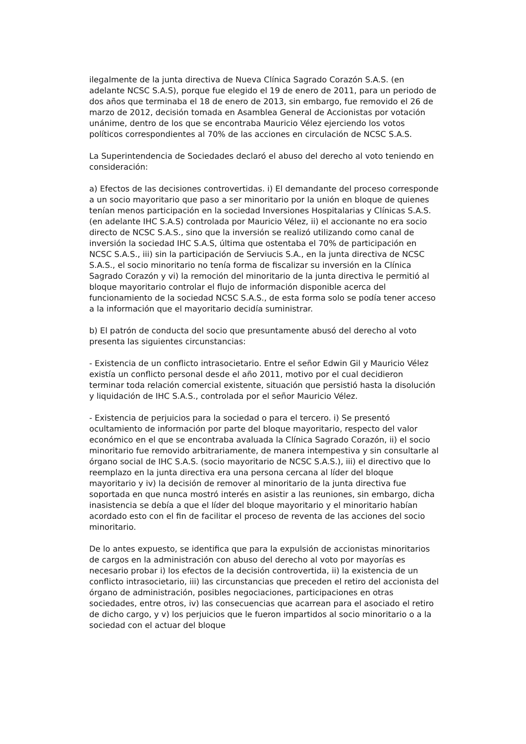ilegalmente de la junta directiva de Nueva Clínica Sagrado Corazón S.A.S. (en adelante NCSC S.A.S), porque fue elegido el 19 de enero de 2011, para un periodo de dos años que terminaba el 18 de enero de 2013, sin embargo, fue removido el 26 de marzo de 2012, decisión tomada en Asamblea General de Accionistas por votación unánime, dentro de los que se encontraba Mauricio Vélez ejerciendo los votos políticos correspondientes al 70% de las acciones en circulación de NCSC S.A.S.
La Superintendencia de Sociedades declaró el abuso del derecho al voto teniendo en consideración:
a) Efectos de las decisiones controvertidas. i) El demandante del proceso corresponde a un socio mayoritario que paso a ser minoritario por la unión en bloque de quienes tenían menos participación en la sociedad Inversiones Hospitalarias y Clínicas S.A.S. (en adelante IHC S.A.S) controlada por Mauricio Vélez, ii) el accionante no era socio directo de NCSC S.A.S., sino que la inversión se realizó utilizando como canal de inversión la sociedad IHC S.A.S, última que ostentaba el 70% de participación en NCSC S.A.S., iii) sin la participación de Serviucis S.A., en la junta directiva de NCSC S.A.S., el socio minoritario no tenía forma de fiscalizar su inversión en la Clínica Sagrado Corazón y vi) la remoción del minoritario de la junta directiva le permitió al bloque mayoritario controlar el flujo de información disponible acerca del funcionamiento de la sociedad NCSC S.A.S., de esta forma solo se podía tener acceso a la información que el mayoritario decidía suministrar.
b) El patrón de conducta del socio que presuntamente abusó del derecho al voto presenta las siguientes circunstancias:
- Existencia de un conflicto intrasocietario. Entre el señor Edwin Gil y Mauricio Vélez existía un conflicto personal desde el año 2011, motivo por el cual decidieron terminar toda relación comercial existente, situación que persistió hasta la disolución y liquidación de IHC S.A.S., controlada por el señor Mauricio Vélez.
- Existencia de perjuicios para la sociedad o para el tercero. i) Se presentó ocultamiento de información por parte del bloque mayoritario, respecto del valor económico en el que se encontraba avaluada la Clínica Sagrado Corazón, ii) el socio minoritario fue removido arbitrariamente, de manera intempestiva y sin consultarle al órgano social de IHC S.A.S. (socio mayoritario de NCSC S.A.S.), iii) el directivo que lo reemplazo en la junta directiva era una persona cercana al líder del bloque mayoritario y iv) la decisión de remover al minoritario de la junta directiva fue soportada en que nunca mostró interés en asistir a las reuniones, sin embargo, dicha inasistencia se debía a que el líder del bloque mayoritario y el minoritario habían acordado esto con el fin de facilitar el proceso de reventa de las acciones del socio minoritario.
De lo antes expuesto, se identifica que para la expulsión de accionistas minoritarios de cargos en la administración con abuso del derecho al voto por mayorías es necesario probar i) los efectos de la decisión controvertida, ii) la existencia de un conflicto intrasocietario, iii) las circunstancias que preceden el retiro del accionista del órgano de administración, posibles negociaciones, participaciones en otras sociedades, entre otros, iv) las consecuencias que acarrean para el asociado el retiro de dicho cargo, y v) los perjuicios que le fueron impartidos al socio minoritario o a la sociedad con el actuar del bloque